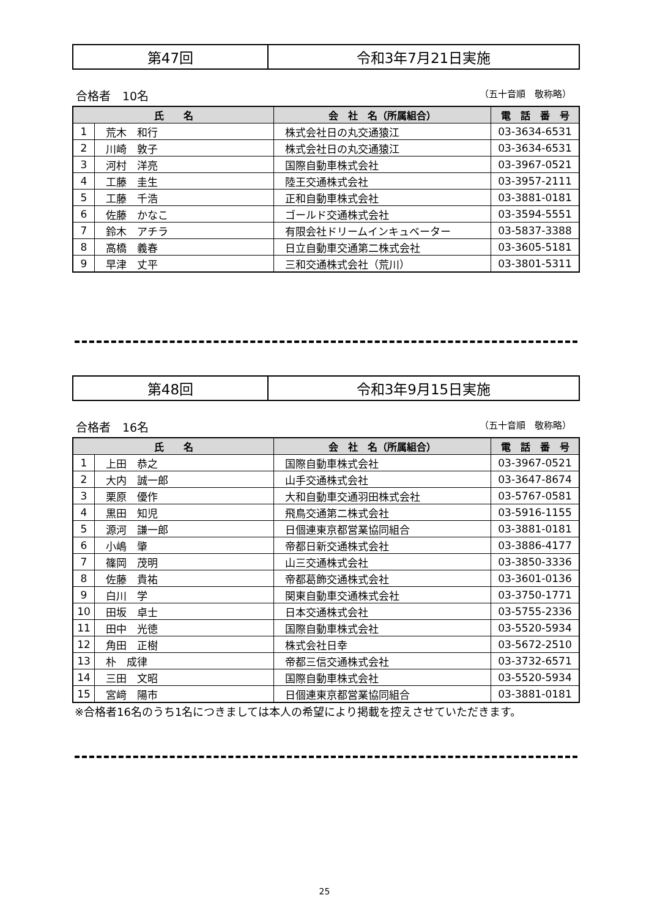| 第47回 | 令和3年7月21日実施 |
合格者　10名 （五十音順　敬称略）
| 氏 名 | | 会 社 名（所属組合） | 電 話 番 号 |
| --- | --- | --- | --- |
| 1 | 荒木 和行 | 株式会社日の丸交通猿江 | 03-3634-6531 |
| 2 | 川崎 敦子 | 株式会社日の丸交通猿江 | 03-3634-6531 |
| 3 | 河村 洋亮 | 国際自動車株式会社 | 03-3967-0521 |
| 4 | 工藤 圭生 | 陸王交通株式会社 | 03-3957-2111 |
| 5 | 工藤 千浩 | 正和自動車株式会社 | 03-3881-0181 |
| 6 | 佐藤 かなこ | ゴールド交通株式会社 | 03-3594-5551 |
| 7 | 鈴木 アチラ | 有限会社ドリームインキュベーター | 03-5837-3388 |
| 8 | 高橋 義春 | 日立自動車交通第二株式会社 | 03-3605-5181 |
| 9 | 早津 丈平 | 三和交通株式会社（荒川） | 03-3801-5311 |
| 第48回 | 令和3年9月15日実施 |
合格者　16名 （五十音順　敬称略）
| 氏 名 | | 会 社 名（所属組合） | 電 話 番 号 |
| --- | --- | --- | --- |
| 1 | 上田 恭之 | 国際自動車株式会社 | 03-3967-0521 |
| 2 | 大内 誠一郎 | 山手交通株式会社 | 03-3647-8674 |
| 3 | 栗原 優作 | 大和自動車交通羽田株式会社 | 03-5767-0581 |
| 4 | 黒田 知児 | 飛鳥交通第二株式会社 | 03-5916-1155 |
| 5 | 源河 謙一郎 | 日個連東京都営業協同組合 | 03-3881-0181 |
| 6 | 小嶋 肇 | 帝都日新交通株式会社 | 03-3886-4177 |
| 7 | 篠岡 茂明 | 山三交通株式会社 | 03-3850-3336 |
| 8 | 佐藤 貴祐 | 帝都葛飾交通株式会社 | 03-3601-0136 |
| 9 | 白川 学 | 関東自動車交通株式会社 | 03-3750-1771 |
| 10 | 田坂 卓士 | 日本交通株式会社 | 03-5755-2336 |
| 11 | 田中 光徳 | 国際自動車株式会社 | 03-5520-5934 |
| 12 | 角田 正樹 | 株式会社日幸 | 03-5672-2510 |
| 13 | 朴 成律 | 帝都三信交通株式会社 | 03-3732-6571 |
| 14 | 三田 文昭 | 国際自動車株式会社 | 03-5520-5934 |
| 15 | 宮﨑 陽市 | 日個連東京都営業協同組合 | 03-3881-0181 |
※合格者16名のうち1名につきましては本人の希望により掲載を控えさせていただきます。
25